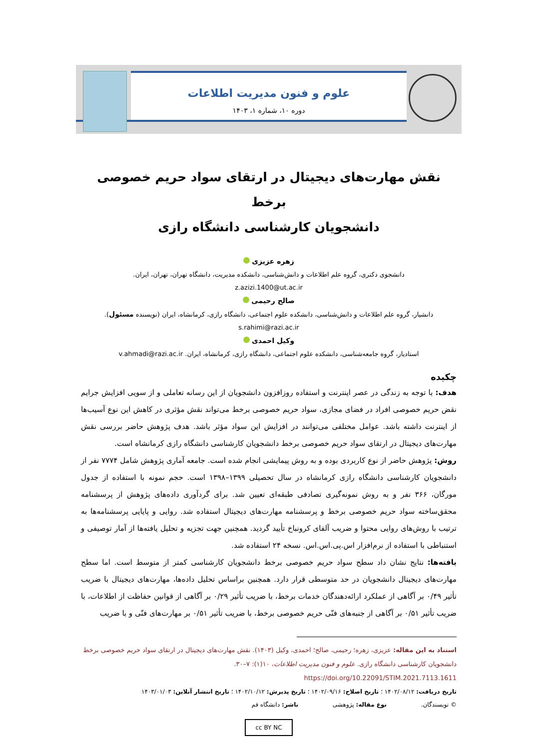علوم و فنون مدیریت اطلاعات
دوره ۱۰، شماره ۱، ۱۴۰۳
نقش مهارت‌های دیجیتال در ارتقای سواد حریم خصوصی برخط
دانشجویان کارشناسی دانشگاه رازی
زهره عزیزی
دانشجوی دکتری، گروه علم اطلاعات و دانش‌شناسی، دانشکده مدیریت، دانشگاه تهران، تهران، ایران.
z.azizi.1400@ut.ac.ir
صالح رحیمی
دانشیار، گروه علم اطلاعات و دانش‌شناسی، دانشکده علوم اجتماعی، دانشگاه رازی، کرمانشاه، ایران (نویسنده مسئول). s.rahimi@razi.ac.ir
وکیل احمدی
استادیار، گروه جامعه‌شناسی، دانشکده علوم اجتماعی، دانشگاه رازی، کرمانشاه، ایران. v.ahmadi@razi.ac.ir
چکیده
هدف: با توجه به زندگی در عصر اینترنت و استفاده روزافزون دانشجویان از این رسانه تعاملی و از سویی افزایش جرایم نقض حریم خصوصی افراد در فضای مجازی، سواد حریم خصوصی برخط می‌تواند نقش مؤثری در کاهش این نوع آسیب‌ها از اینترنت داشته باشد. عوامل مختلفی می‌توانند در افزایش این سواد مؤثر باشد. هدف پژوهش حاضر بررسی نقش مهارت‌های دیجیتال در ارتقای سواد حریم خصوصی برخط دانشجویان کارشناسی دانشگاه رازی کرمانشاه است.
روش: پژوهش حاضر از نوع کاربردی بوده و به روش پیمایشی انجام شده است. جامعه آماری پژوهش شامل ۷۷۷۴ نفر از دانشجویان کارشناسی دانشگاه رازی کرمانشاه در سال تحصیلی ۱۳۹۹–۱۳۹۸ است. حجم نمونه با استفاده از جدول مورگان، ۳۶۶ نفر و به روش نمونه‌گیری تصادفی طبقه‌ای تعیین شد. برای گردآوری داده‌های پژوهش از پرسشنامه محقق‌ساخته سواد حریم خصوصی برخط و پرسشنامه مهارت‌های دیجیتال استفاده شد. روایی و پایایی پرسشنامه‌ها به ترتیب با روش‌های روایی محتوا و ضریب آلفای کرونباخ تأیید گردید. همچنین جهت تجزیه و تحلیل یافته‌ها از آمار توصیفی و استنباطی با استفاده از نرم‌افزار اس.پی.اس.اس. نسخه ۲۴ استفاده شد.
یافته‌ها: نتایج نشان داد سطح سواد حریم خصوصی برخط دانشجویان کارشناسی کمتر از متوسط است. اما سطح مهارت‌های دیجیتال دانشجویان در حد متوسطی قرار دارد. همچنین براساس تحلیل داده‌ها، مهارت‌های دیجیتال با ضریب تأثیر ۰/۴۹ بر آگاهی از عملکرد ارائه‌دهندگان خدمات برخط، با ضریب تأثیر ۰/۲۹ بر آگاهی از قوانین حفاظت از اطلاعات، با ضریب تأثیر ۰/۵۱ بر آگاهی از جنبه‌های فنّی حریم خصوصی برخط، با ضریب تأثیر ۰/۵۱ بر مهارت‌های فنّی و با ضریب
استناد به این مقاله: عزیزی، زهره؛ رحیمی، صالح؛ احمدی، وکیل (۱۴۰۳). نقش مهارت‌های دیجیتال در ارتقای سواد حریم خصوصی برخط دانشجویان کارشناسی دانشگاه رازی. علوم و فنون مدیریت اطلاعات، ۱۰(۱): ۷–۳۰. https://doi.org/10.22091/STIM.2021.7113.1611
تاریخ دریافت: ۱۴۰۲/۰۸/۱۲ ؛ تاریخ اصلاح: ۱۴۰۲/۰۹/۱۶ ؛ تاریخ پذیرش: ۱۴۰۲/۱۰/۱۲ ؛ تاریخ انتشار آنلاین: ۱۴۰۳/۰۱/۰۳
© نویسندگان. نوع مقاله: پژوهشی ناشر: دانشگاه قم
cc BY NC